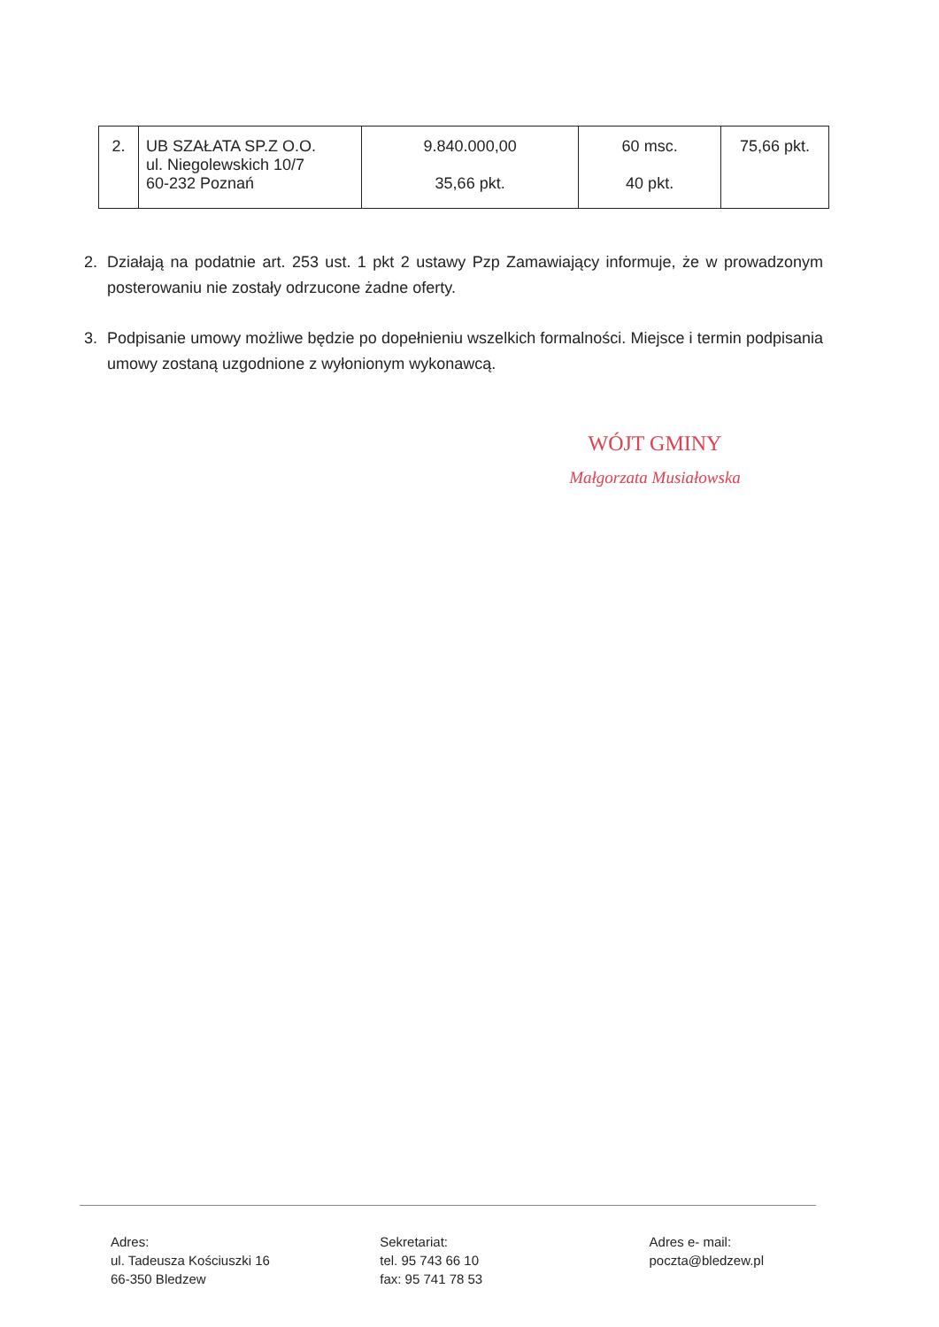| 2. | UB SZAŁATA SP.Z O.O. ul. Niegolewskich 10/7 60-232 Poznań | 9.840.000,00 35,66 pkt. | 60 msc. 40 pkt. | 75,66 pkt. |
2. Działają na podatnie art. 253 ust. 1 pkt 2 ustawy Pzp Zamawiający informuje, że w prowadzonym posterowaniu nie zostały odrzucone żadne oferty.
3. Podpisanie umowy możliwe będzie po dopełnieniu wszelkich formalności. Miejsce i termin podpisania umowy zostaną uzgodnione z wyłonionym wykonawcą.
WÓJT GMINY
Małgorzata Musiałowska
Adres:
ul. Tadeusza Kościuszki 16
66-350 Bledzew
Sekretariat:
tel. 95 743 66 10
fax: 95 741 78 53
Adres e- mail:
poczta@bledzew.pl